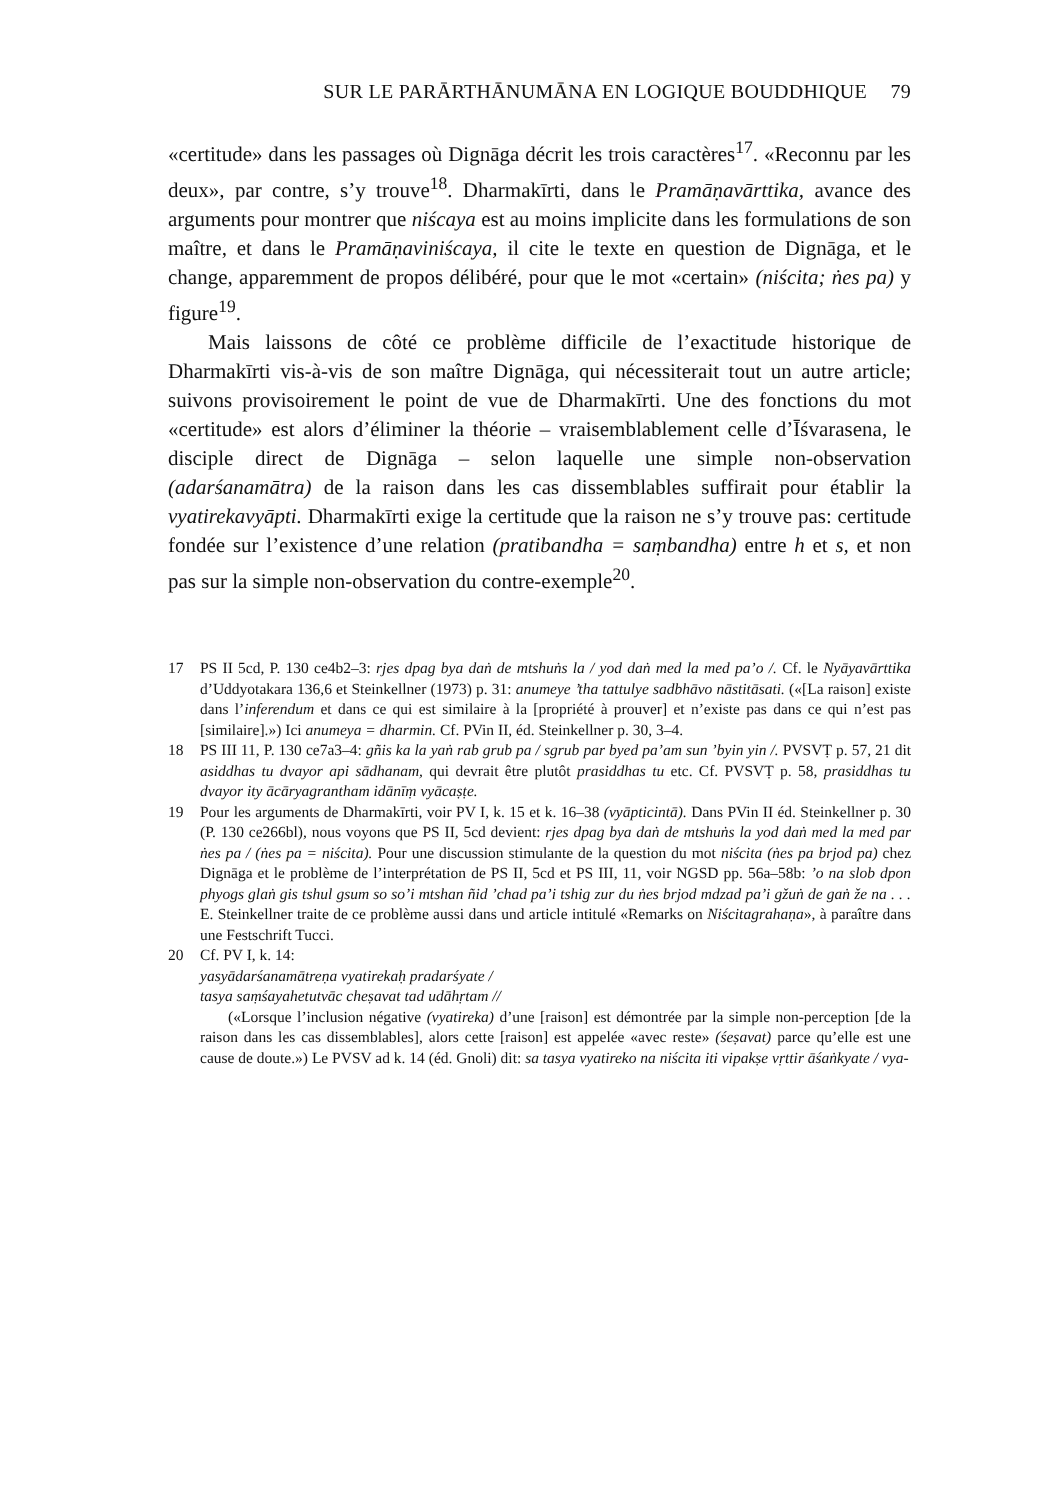SUR LE PARĀRTHĀNUMĀNA EN LOGIQUE BOUDDHIQUE 79
«certitude» dans les passages où Dignāga décrit les trois caractères<sup>17</sup>. «Reconnu par les deux», par contre, s’y trouve<sup>18</sup>. Dharmakīrti, dans le Pramāṇavārttika, avance des arguments pour montrer que niścaya est au moins implicite dans les formulations de son maître, et dans le Pramāṇaviniścaya, il cite le texte en question de Dignāga, et le change, apparemment de propos délibéré, pour que le mot «certain» (niścita; ṅes pa) y figure<sup>19</sup>.
Mais laissons de côté ce problème difficile de l’exactitude historique de Dharmakīrti vis-à-vis de son maître Dignāga, qui nécessiterait tout un autre article; suivons provisoirement le point de vue de Dharmakīrti. Une des fonctions du mot «certitude» est alors d’éliminer la théorie – vraisemblablement celle d’Īśvarasena, le disciple direct de Dignāga – selon laquelle une simple non-observation (adarśanamātra) de la raison dans les cas dissemblables suffirait pour établir la vyatirekavyāpti. Dharmakīrti exige la certitude que la raison ne s’y trouve pas: certitude fondée sur l’existence d’une relation (pratibandha = saṃbandha) entre h et s, et non pas sur la simple non-observation du contre-exemple<sup>20</sup>.
17 PS II 5cd, P. 130 ce4b2–3: rjes dpag bya daṅ de mtshuṅs la / yod daṅ med la med pa’o /. Cf. le Nyāyavārttika d’Uddyotakara 136,6 et Steinkellner (1973) p. 31: anumeye ’tha tattulye sadbhāvo nāstitāsati. («[La raison] existe dans l’inferendum et dans ce qui est similaire à la [propriété à prouver] et n’existe pas dans ce qui n’est pas [similaire].») Ici anumeya = dharmin. Cf. PVin II, éd. Steinkellner p. 30, 3–4.
18 PS III 11, P. 130 ce7a3–4: gñis ka la yaṅ rab grub pa / sgrub par byed pa’am sun ’byin yin /. PVSVṬ p. 57, 21 dit asiddhas tu dvayor api sādhanam, qui devrait être plutôt prasiddhas tu etc. Cf. PVSVṬ p. 58, prasiddhas tu dvayor ity ācāryagrantham idānīṃ vyācaṣṭe.
19 Pour les arguments de Dharmakīrti, voir PV I, k. 15 et k. 16–38 (vyāpticintā). Dans PVin II éd. Steinkellner p. 30 (P. 130 ce266bl), nous voyons que PS II, 5cd devient: rjes dpag bya daṅ de mtshuṅs la yod daṅ med la med par ṅes pa / (ṅes pa = niścita). Pour une discussion stimulante de la question du mot niścita (ṅes pa brjod pa) chez Dignāga et le problème de l’interprétation de PS II, 5cd et PS III, 11, voir NGSD pp. 56a–58b: ’o na slob dpon phyogs glaṅ gis tshul gsum so so’i mtshan ñid ’chad pa’i tshig zur du ṅes brjod mdzad pa’i gžuṅ de gaṅ že na . . . E. Steinkellner traite de ce problème aussi dans und article intitulé «Remarks on Niścitagrahaṇa», à paraître dans une Festschrift Tucci.
20 Cf. PV I, k. 14:
yasyādarśanamātreṇa vyatirekaḥ pradarśyate /
tasya saṃśayahetutvāc cheṣavat tad udāhṛtam //
(«Lorsque l’inclusion négative (vyatireka) d’une [raison] est démontrée par la simple non-perception [de la raison dans les cas dissemblables], alors cette [raison] est appelée «avec reste» (śeṣavat) parce qu’elle est une cause de doute.») Le PVSV ad k. 14 (éd. Gnoli) dit: sa tasya vyatireko na niścita iti vipakṣe vṛttir āśaṅkyate / vya-